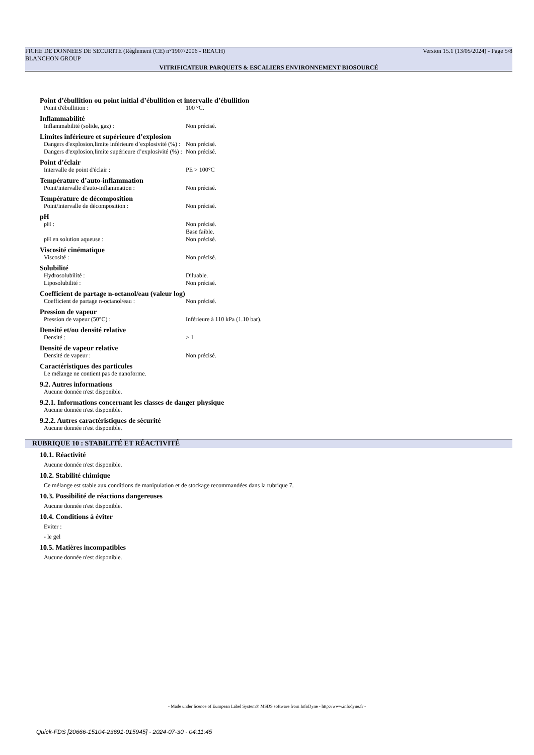FICHE DE DONNEES DE SECURITE (Règlement (CE) n°1907/2006 - REACH) Version 15.1 (13/05/2024) - Page 5/8
BLANCHON GROUP
VITRIFICATEUR PARQUETS & ESCALIERS ENVIRONNEMENT BIOSOURCÉ
Point d’ébullition ou point initial d’ébullition et intervalle d’ébullition
Point d'ébullition : 100 °C.
Inflammabilité
Inflammabilité (solide, gaz) : Non précisé.
Limites inférieure et supérieure d’explosion
Dangers d'explosion,limite inférieure d’explosivité (%) : Non précisé.
Dangers d'explosion,limite supérieure d’explosivité (%) : Non précisé.
Point d’éclair
Intervalle de point d'éclair : PE > 100°C
Température d’auto-inflammation
Point/intervalle d'auto-inflammation : Non précisé.
Température de décomposition
Point/intervalle de décomposition : Non précisé.
pH
pH : Non précisé.
Base faible.
pH en solution aqueuse : Non précisé.
Viscosité cinématique
Viscosité : Non précisé.
Solubilité
Hydrosolubilité : Diluable.
Liposolubilité : Non précisé.
Coefficient de partage n-octanol/eau (valeur log)
Coefficient de partage n-octanol/eau : Non précisé.
Pression de vapeur
Pression de vapeur (50°C) : Inférieure à 110 kPa (1.10 bar).
Densité et/ou densité relative
Densité : > 1
Densité de vapeur relative
Densité de vapeur : Non précisé.
Caractéristiques des particules
Le mélange ne contient pas de nanoforme.
9.2. Autres informations
Aucune donnée n'est disponible.
9.2.1. Informations concernant les classes de danger physique
Aucune donnée n'est disponible.
9.2.2. Autres caractéristiques de sécurité
Aucune donnée n'est disponible.
RUBRIQUE 10 : STABILITÉ ET RÉACTIVITÉ
10.1. Réactivité
Aucune donnée n'est disponible.
10.2. Stabilité chimique
Ce mélange est stable aux conditions de manipulation et de stockage recommandées dans la rubrique 7.
10.3. Possibilité de réactions dangereuses
Aucune donnée n'est disponible.
10.4. Conditions à éviter
Eviter :
- le gel
10.5. Matières incompatibles
Aucune donnée n'est disponible.
- Made under licence of European Label System® MSDS software from InfoDyne - http://www.infodyne.fr -
Quick-FDS [20666-15104-23691-015945] - 2024-07-30 - 04:11:45